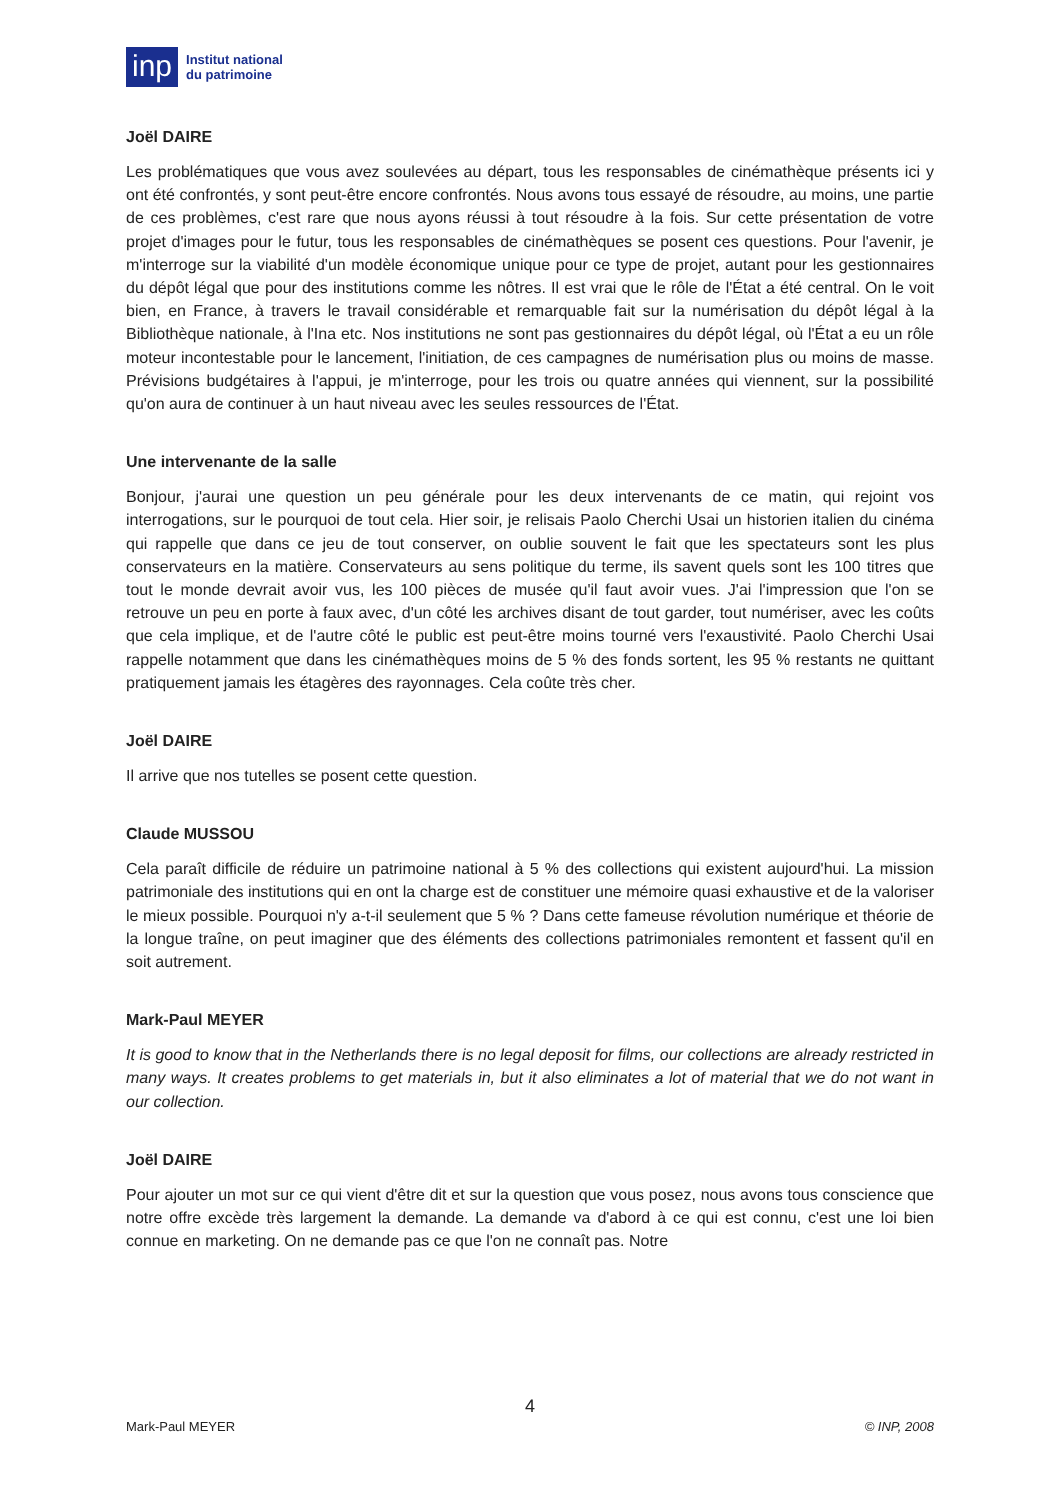inp Institut national
du patrimoine
Joël DAIRE
Les problématiques que vous avez soulevées au départ, tous les responsables de cinémathèque présents ici y ont été confrontés, y sont peut-être encore confrontés. Nous avons tous essayé de résoudre, au moins, une partie de ces problèmes, c'est rare que nous ayons réussi à tout résoudre à la fois. Sur cette présentation de votre projet d'images pour le futur, tous les responsables de cinémathèques se posent ces questions. Pour l'avenir, je m'interroge sur la viabilité d'un modèle économique unique pour ce type de projet, autant pour les gestionnaires du dépôt légal que pour des institutions comme les nôtres. Il est vrai que le rôle de l'État a été central. On le voit bien, en France, à travers le travail considérable et remarquable fait sur la numérisation du dépôt légal à la Bibliothèque nationale, à l'Ina etc. Nos institutions ne sont pas gestionnaires du dépôt légal, où l'État a eu un rôle moteur incontestable pour le lancement, l'initiation, de ces campagnes de numérisation plus ou moins de masse. Prévisions budgétaires à l'appui, je m'interroge, pour les trois ou quatre années qui viennent, sur la possibilité qu'on aura de continuer à un haut niveau avec les seules ressources de l'État.
Une intervenante de la salle
Bonjour, j'aurai une question un peu générale pour les deux intervenants de ce matin, qui rejoint vos interrogations, sur le pourquoi de tout cela. Hier soir, je relisais Paolo Cherchi Usai un historien italien du cinéma qui rappelle que dans ce jeu de tout conserver, on oublie souvent le fait que les spectateurs sont les plus conservateurs en la matière. Conservateurs au sens politique du terme, ils savent quels sont les 100 titres que tout le monde devrait avoir vus, les 100 pièces de musée qu'il faut avoir vues. J'ai l'impression que l'on se retrouve un peu en porte à faux avec, d'un côté les archives disant de tout garder, tout numériser, avec les coûts que cela implique, et de l'autre côté le public est peut-être moins tourné vers l'exaustivité. Paolo Cherchi Usai rappelle notamment que dans les cinémathèques moins de 5 % des fonds sortent, les 95 % restants ne quittant pratiquement jamais les étagères des rayonnages. Cela coûte très cher.
Joël DAIRE
Il arrive que nos tutelles se posent cette question.
Claude MUSSOU
Cela paraît difficile de réduire un patrimoine national à 5 % des collections qui existent aujourd'hui. La mission patrimoniale des institutions qui en ont la charge est de constituer une mémoire quasi exhaustive et de la valoriser le mieux possible. Pourquoi n'y a-t-il seulement que 5 % ? Dans cette fameuse révolution numérique et théorie de la longue traîne, on peut imaginer que des éléments des collections patrimoniales remontent et fassent qu'il en soit autrement.
Mark-Paul MEYER
It is good to know that in the Netherlands there is no legal deposit for films, our collections are already restricted in many ways. It creates problems to get materials in, but it also eliminates a lot of material that we do not want in our collection.
Joël DAIRE
Pour ajouter un mot sur ce qui vient d'être dit et sur la question que vous posez, nous avons tous conscience que notre offre excède très largement la demande. La demande va d'abord à ce qui est connu, c'est une loi bien connue en marketing. On ne demande pas ce que l'on ne connaît pas. Notre
4
Mark-Paul MEYER © INP, 2008